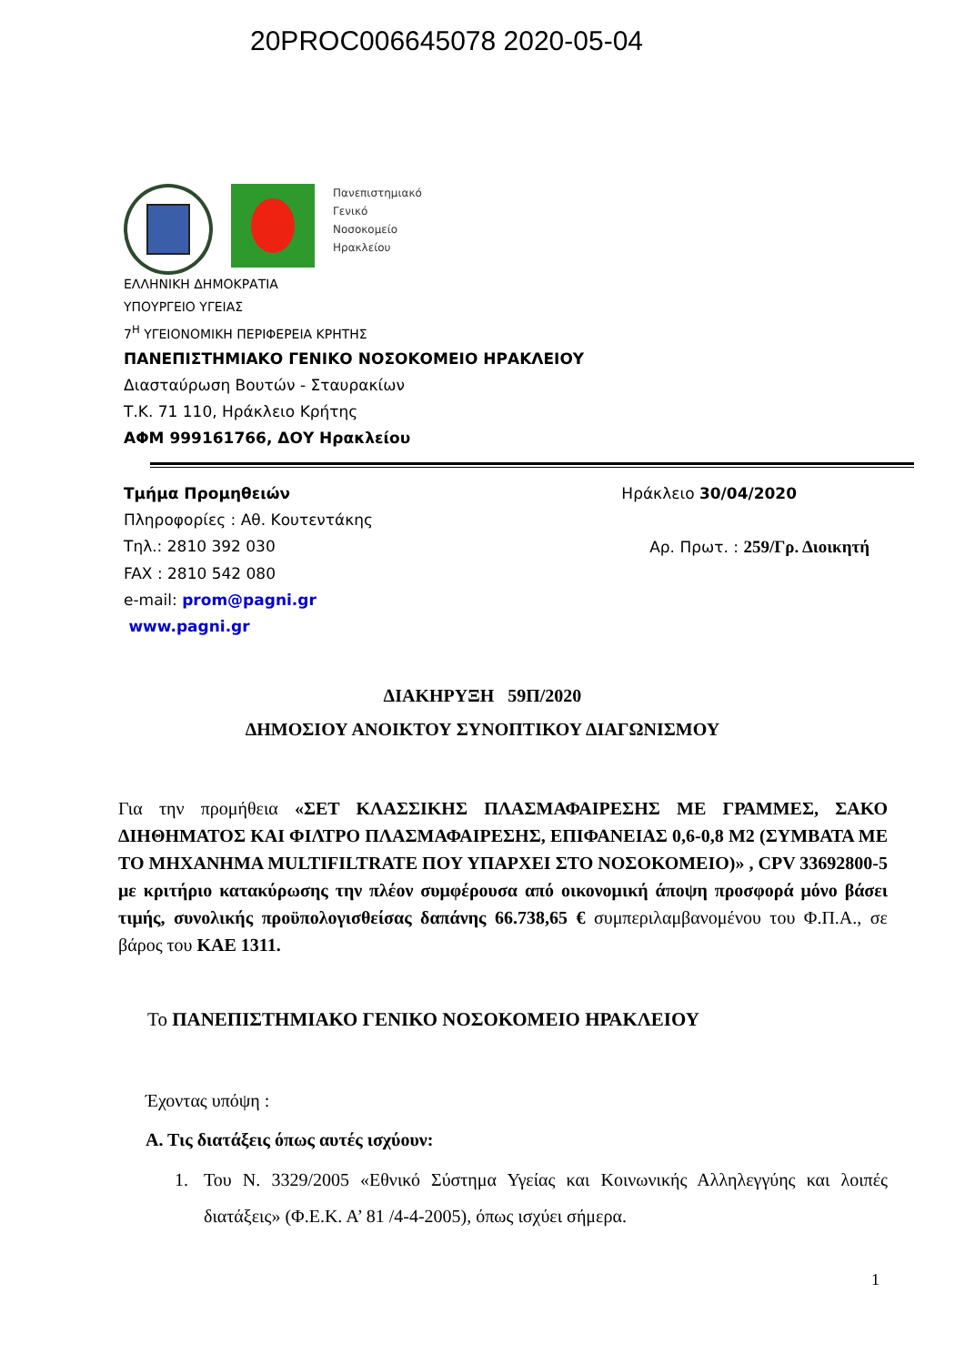20PROC006645078 2020-05-04
Πανεπιστημιακό
Γενικό
Νοσοκομείο
Ηρακλείου
ΕΛΛΗΝΙΚΗ ΔΗΜΟΚΡΑΤΙΑ
ΥΠΟΥΡΓΕΙΟ ΥΓΕΙΑΣ
7<sup>Η</sup> ΥΓΕΙΟΝΟΜΙΚΗ ΠΕΡΙΦΕΡΕΙΑ ΚΡΗΤΗΣ
ΠΑΝΕΠΙΣΤΗΜΙΑΚΟ ΓΕΝΙΚΟ ΝΟΣΟΚΟΜΕΙΟ ΗΡΑΚΛΕΙΟΥ
Διασταύρωση Βουτών - Σταυρακίων
Τ.Κ. 71 110, Ηράκλειο Κρήτης
ΑΦΜ 999161766, ΔΟΥ Ηρακλείου
Τμήμα Προμηθειών Ηράκλειο 30/04/2020
Πληροφορίες : Αθ. Κουτεντάκης
Τηλ.: 2810 392 030 Αρ. Πρωτ. : 259/Γρ. Διοικητή
FAX : 2810 542 080
e-mail: prom@pagni.gr
www.pagni.gr
ΔΙΑΚΗΡΥΞΗ 59Π/2020
ΔΗΜΟΣΙΟΥ ΑΝΟΙΚΤΟΥ ΣΥΝΟΠΤΙΚΟΥ ΔΙΑΓΩΝΙΣΜΟΥ
Για την προμήθεια «ΣΕΤ ΚΛΑΣΣΙΚΗΣ ΠΛΑΣΜΑΦΑΙΡΕΣΗΣ ΜΕ ΓΡΑΜΜΕΣ, ΣΑΚΟ ΔΙΗΘΗΜΑΤΟΣ ΚΑΙ ΦΙΛΤΡΟ ΠΛΑΣΜΑΦΑΙΡΕΣΗΣ, ΕΠΙΦΑΝΕΙΑΣ 0,6-0,8 Μ2 (ΣΥΜΒΑΤΑ ΜΕ ΤΟ ΜΗΧΑΝΗΜΑ MULTIFILTRATE ΠΟΥ ΥΠΑΡΧΕΙ ΣΤΟ ΝΟΣΟΚΟΜΕΙΟ)» , CPV 33692800-5 με κριτήριο κατακύρωσης την πλέον συμφέρουσα από οικονομική άποψη προσφορά μόνο βάσει τιμής, συνολικής προϋπολογισθείσας δαπάνης 66.738,65 € συμπεριλαμβανομένου του Φ.Π.Α., σε βάρος του ΚΑΕ 1311.
Το ΠΑΝΕΠΙΣΤΗΜΙΑΚΟ ΓΕΝΙΚΟ ΝΟΣΟΚΟΜΕΙΟ ΗΡΑΚΛΕΙΟΥ
Έχοντας υπόψη :
Α. Τις διατάξεις όπως αυτές ισχύουν:
1. Του Ν. 3329/2005 «Εθνικό Σύστημα Υγείας και Κοινωνικής Αλληλεγγύης και λοιπές διατάξεις» (Φ.Ε.Κ. Α’ 81 /4-4-2005), όπως ισχύει σήμερα.
1